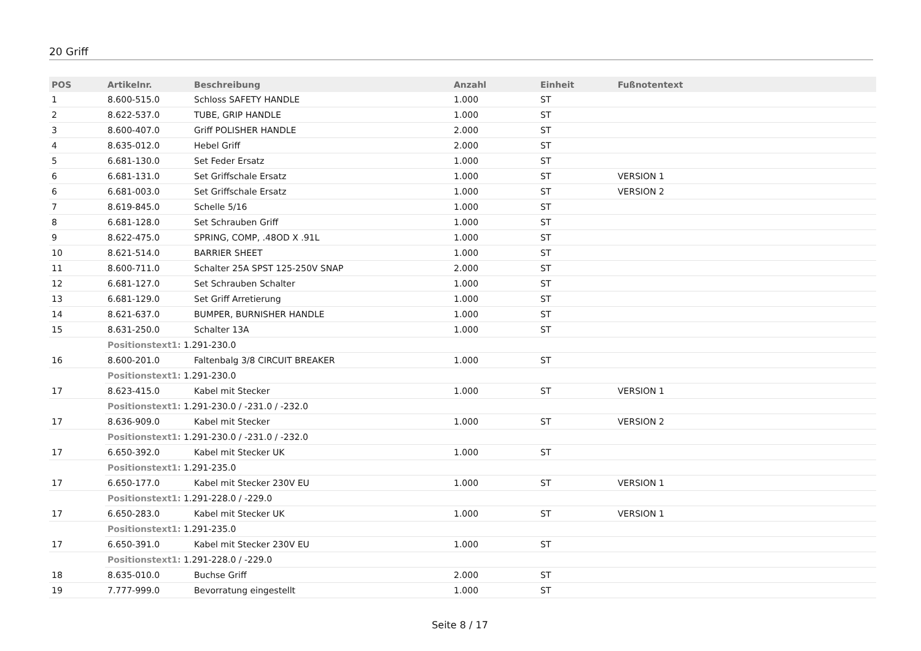20 Griff
| POS | Artikelnr. | Beschreibung | Anzahl | Einheit | Fußnotentext |
| --- | --- | --- | --- | --- | --- |
| 1 | 8.600-515.0 | Schloss SAFETY HANDLE | 1.000 | ST | |
| 2 | 8.622-537.0 | TUBE, GRIP HANDLE | 1.000 | ST | |
| 3 | 8.600-407.0 | Griff POLISHER HANDLE | 2.000 | ST | |
| 4 | 8.635-012.0 | Hebel Griff | 2.000 | ST | |
| 5 | 6.681-130.0 | Set Feder Ersatz | 1.000 | ST | |
| 6 | 6.681-131.0 | Set Griffschale Ersatz | 1.000 | ST | VERSION 1 |
| 6 | 6.681-003.0 | Set Griffschale Ersatz | 1.000 | ST | VERSION 2 |
| 7 | 8.619-845.0 | Schelle 5/16 | 1.000 | ST | |
| 8 | 6.681-128.0 | Set Schrauben Griff | 1.000 | ST | |
| 9 | 8.622-475.0 | SPRING, COMP, .48OD X .91L | 1.000 | ST | |
| 10 | 8.621-514.0 | BARRIER SHEET | 1.000 | ST | |
| 11 | 8.600-711.0 | Schalter 25A SPST 125-250V SNAP | 2.000 | ST | |
| 12 | 6.681-127.0 | Set Schrauben Schalter | 1.000 | ST | |
| 13 | 6.681-129.0 | Set Griff Arretierung | 1.000 | ST | |
| 14 | 8.621-637.0 | BUMPER, BURNISHER HANDLE | 1.000 | ST | |
| 15 | 8.631-250.0 | Schalter 13A | 1.000 | ST | |
| | Positionstext1: 1.291-230.0 | | | | |
| 16 | 8.600-201.0 | Faltenbalg 3/8 CIRCUIT BREAKER | 1.000 | ST | |
| | Positionstext1: 1.291-230.0 | | | | |
| 17 | 8.623-415.0 | Kabel mit Stecker | 1.000 | ST | VERSION 1 |
| | Positionstext1: 1.291-230.0 / -231.0 / -232.0 | | | | |
| 17 | 8.636-909.0 | Kabel mit Stecker | 1.000 | ST | VERSION 2 |
| | Positionstext1: 1.291-230.0 / -231.0 / -232.0 | | | | |
| 17 | 6.650-392.0 | Kabel mit Stecker UK | 1.000 | ST | |
| | Positionstext1: 1.291-235.0 | | | | |
| 17 | 6.650-177.0 | Kabel mit Stecker 230V EU | 1.000 | ST | VERSION 1 |
| | Positionstext1: 1.291-228.0 / -229.0 | | | | |
| 17 | 6.650-283.0 | Kabel mit Stecker UK | 1.000 | ST | VERSION 1 |
| | Positionstext1: 1.291-235.0 | | | | |
| 17 | 6.650-391.0 | Kabel mit Stecker 230V EU | 1.000 | ST | |
| | Positionstext1: 1.291-228.0 / -229.0 | | | | |
| 18 | 8.635-010.0 | Buchse Griff | 2.000 | ST | |
| 19 | 7.777-999.0 | Bevorratung eingestellt | 1.000 | ST | |
Seite 8 / 17